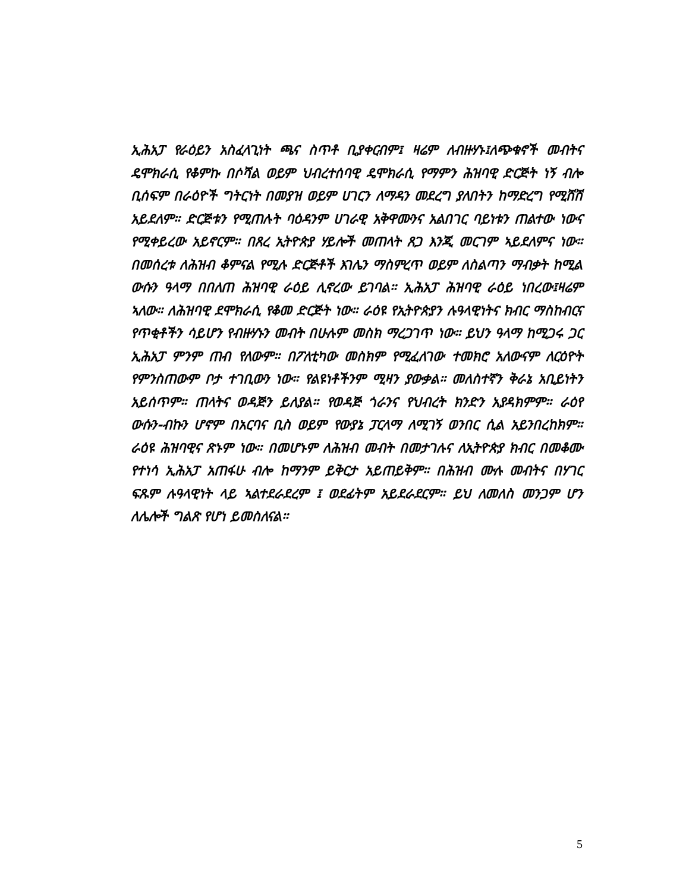ኢሕአፓ የራዕይን አስፈላጊነት ጫና ስጥቶ ቢያቀርብም፤ ዛሬም ለብዙሃኑ፤ለጭቁኖች መብትና ዴሞክራሲ የቆምኩ በሶሻል ወይም ህብረተሰባዊ ዴሞክራሲ የማምን ሕዝባዊ ድርጅት ነኝ ብሎ ቢሰፍም በራዕዮች ግትርነት በመያዝ ወይም ሀገርን ለማዳን መደረግ ያለበትን ከማድረግ የሚሸሽ አይደለም። ድርጅቱን የሚጠሉት ባዕዳንም ሀገራዊ አቅዋሙንና አልበገር ባይነቱን ጠልተው ነውና የሚቀይረው አይኖርም። በጸረ ኢትዮጵያ ሃይሎች መጠላት ጸጋ እንጂ መርገም ኣይደለምና ነው። በመሰረቱ ለሕዝብ ቆምናል የሚሉ ድርጅቶች እገሌን ማስምረጥ ወይም ለስልጣን ማብቃት ከሚል ውሱን ዓላማ በበለጠ ሕዝባዊ ራዕይ ሊኖረው ይገባል። ኢሕአፓ ሕዝባዊ ራዕይ ነበረው፤ዛሬም ኣለው። ለሕዝባዊ ደሞክራሲ የቆመ ድርጅት ነው። ራዕዩ የኢትዮጵያን ሉዓላዊነትና ክብር ማስከብርና የጥቂቶችን ሳይሆን የብዙሃኑን መብት በሁሉም መስክ ማረጋገጥ ነው። ይህን ዓላማ ከሚጋሩ ጋር ኢሕአፓ ምንም ጠብ የለውም። በፖለቲካው መስክም የሚፈለገው ተመክሮ አለውናም ለርዕዮት የምንስጠውም ቦታ ተገቢውን ነው። የልዩነቶችንም ሚዛን ያውቃል። መለስተኛን ቅራኔ አቢይነትን አይሰጥም። ጠላትና ወዳጅን ይለያል። የወዳጅ ጎራንና የህብረት ክንድን አያዳክምም። ራዕየ ውሱን-ብኩን ሆኖም በአርባና ቢስ ወይም የውያኔ ፓርላማ ለሚገኝ ወንበር ሲል አይንበረከክም። ራዕዩ ሕዝባዊና ጽኑም ነው። በመሆኑም ለሕዝብ መብት በመታገሉና ለኢትዮጵያ ክብር በመቆሙ የተነሳ ኢሕአፓ አጠፋሁ ብሎ ከማንም ይቅርታ አይጠይቅም። በሕዝብ ሙሉ መብትና በሃገር ፍጹም ሉዓላዊነት ላይ ኣልተደራደረም ፤ ወደፊትም አይደራደርም። ይህ ለመለስ መንጋም ሆን ለሌሎች ግልጽ የሆነ ይመስለናል።
5